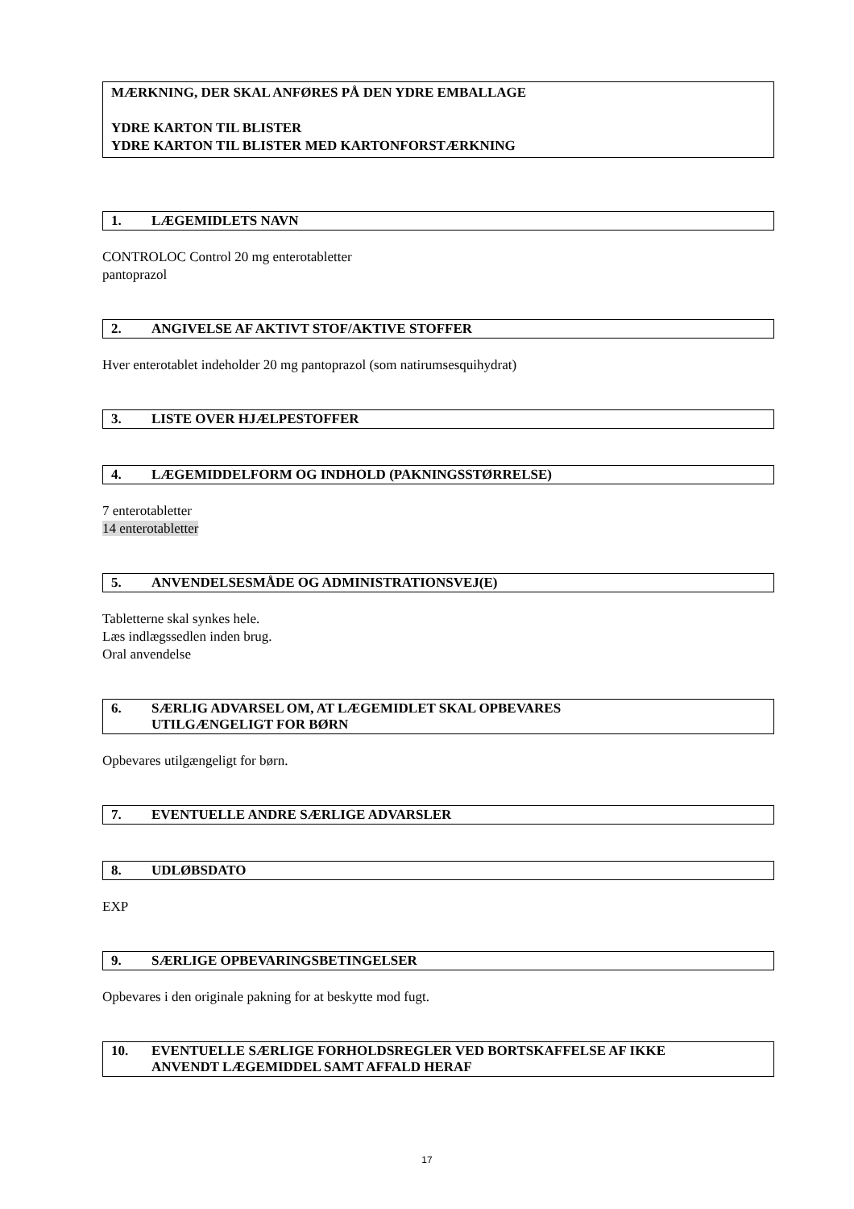MÆRKNING, DER SKAL ANFØRES PÅ DEN YDRE EMBALLAGE
YDRE KARTON TIL BLISTER
YDRE KARTON TIL BLISTER MED KARTONFORSTÆRKNING
1. LÆGEMIDLETS NAVN
CONTROLOC Control 20 mg enterotabletter
pantoprazol
2. ANGIVELSE AF AKTIVT STOF/AKTIVE STOFFER
Hver enterotablet indeholder 20 mg pantoprazol (som natirumsesquihydrat)
3. LISTE OVER HJÆLPESTOFFER
4. LÆGEMIDDELFORM OG INDHOLD (PAKNINGSSTØRRELSE)
7 enterotabletter
14 enterotabletter
5. ANVENDELSESMÅDE OG ADMINISTRATIONSVEJ(E)
Tabletterne skal synkes hele.
Læs indlægssedlen inden brug.
Oral anvendelse
6. SÆRLIG ADVARSEL OM, AT LÆGEMIDLET SKAL OPBEVARES
UTILGÆNGELIGT FOR BØRN
Opbevares utilgængeligt for børn.
7. EVENTUELLE ANDRE SÆRLIGE ADVARSLER
8. UDLØBSDATO
EXP
9. SÆRLIGE OPBEVARINGSBETINGELSER
Opbevares i den originale pakning for at beskytte mod fugt.
10. EVENTUELLE SÆRLIGE FORHOLDSREGLER VED BORTSKAFFELSE AF IKKE
ANVENDT LÆGEMIDDEL SAMT AFFALD HERAF
17